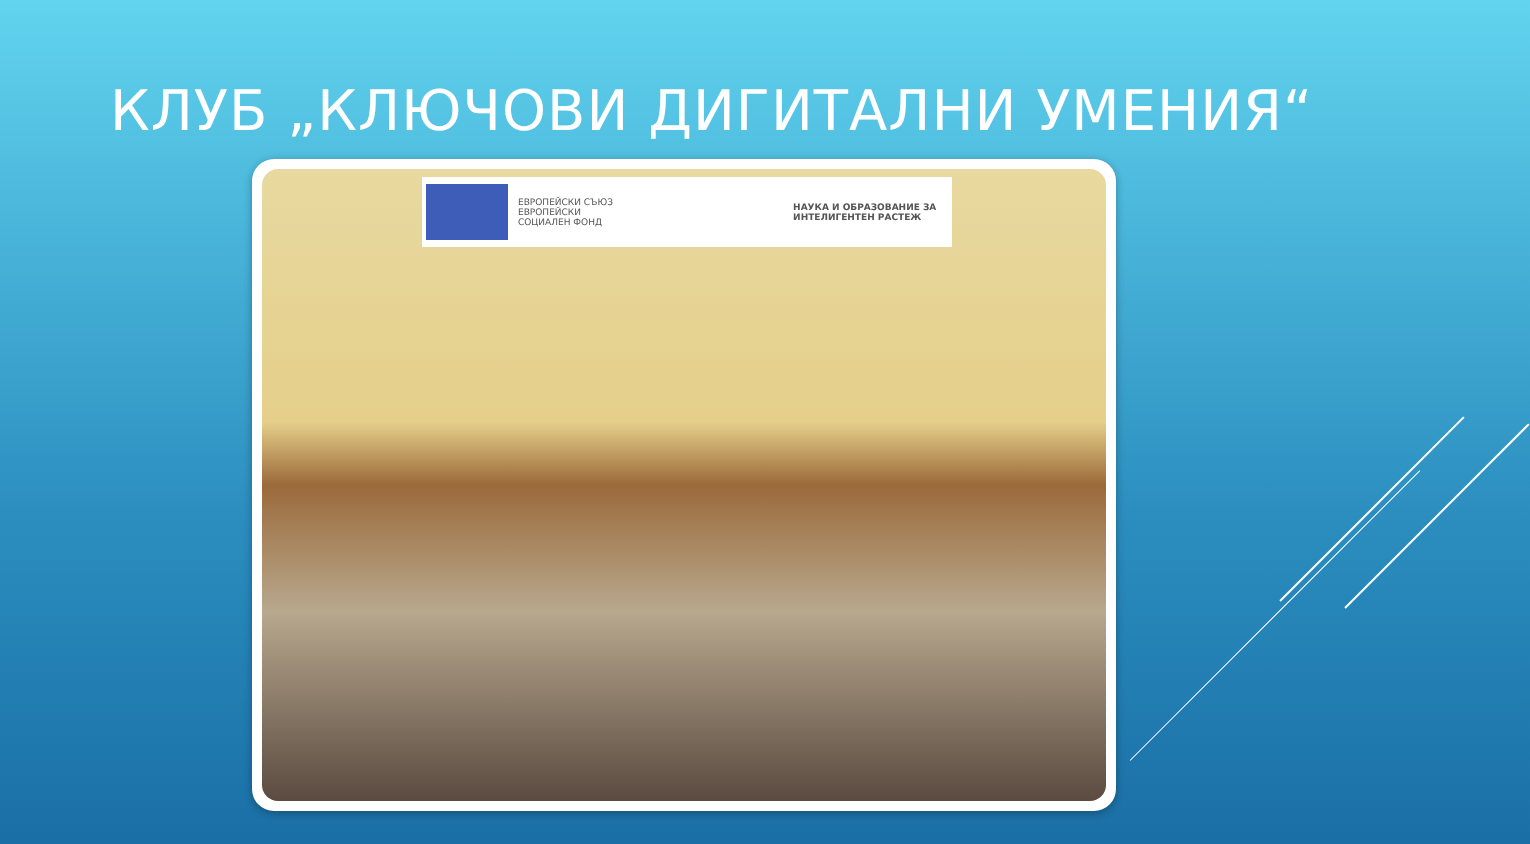КЛУБ „КЛЮЧОВИ ДИГИТАЛНИ УМЕНИЯ“
ЕВРОПЕЙСКИ СЪЮЗ
ЕВРОПЕЙСКИ
СОЦИАЛЕН ФОНД
НАУКА И ОБРАЗОВАНИЕ ЗА
ИНТЕЛИГЕНТЕН РАСТЕЖ